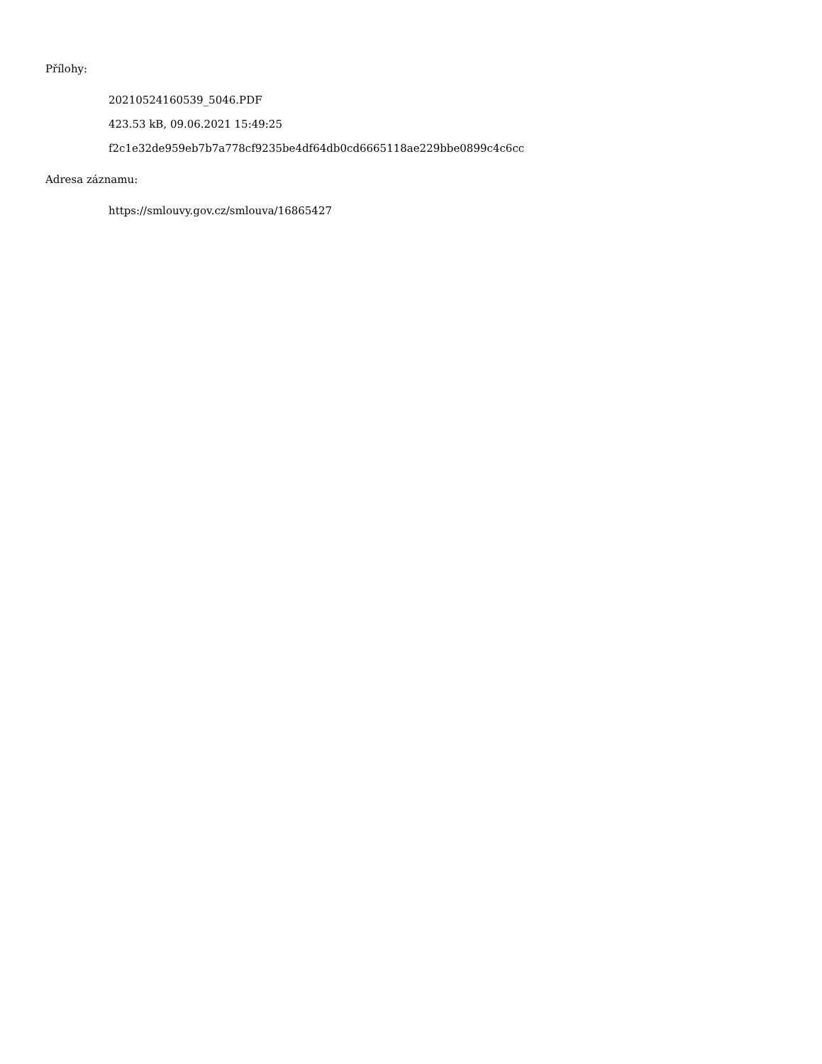Přílohy:
20210524160539_5046.PDF
423.53 kB, 09.06.2021 15:49:25
f2c1e32de959eb7b7a778cf9235be4df64db0cd6665118ae229bbe0899c4c6cc
Adresa záznamu:
https://smlouvy.gov.cz/smlouva/16865427